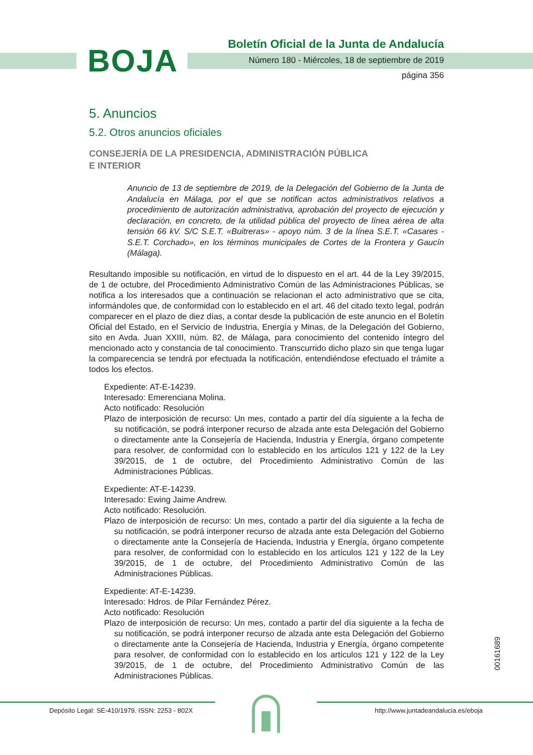BOJA
Boletín Oficial de la Junta de Andalucía
Número 180 - Miércoles, 18 de septiembre de 2019
página 356
5. Anuncios
5.2. Otros anuncios oficiales
CONSEJERÍA DE LA PRESIDENCIA, ADMINISTRACIÓN PÚBLICA
E INTERIOR
Anuncio de 13 de septiembre de 2019, de la Delegación del Gobierno de la Junta de Andalucía en Málaga, por el que se notifican actos administrativos relativos a procedimiento de autorización administrativa, aprobación del proyecto de ejecución y declaración, en concreto, de la utilidad pública del proyecto de línea aérea de alta tensión 66 kV. S/C S.E.T. «Buitreras» - apoyo núm. 3 de la línea S.E.T. «Casares - S.E.T. Corchado», en los términos municipales de Cortes de la Frontera y Gaucín (Málaga).
Resultando imposible su notificación, en virtud de lo dispuesto en el art. 44 de la Ley 39/2015, de 1 de octubre, del Procedimiento Administrativo Común de las Administraciones Públicas, se notifica a los interesados que a continuación se relacionan el acto administrativo que se cita, informándoles que, de conformidad con lo establecido en el art. 46 del citado texto legal, podrán comparecer en el plazo de diez días, a contar desde la publicación de este anuncio en el Boletín Oficial del Estado, en el Servicio de Industria, Energía y Minas, de la Delegación del Gobierno, sito en Avda. Juan XXIII, núm. 82, de Málaga, para conocimiento del contenido íntegro del mencionado acto y constancia de tal conocimiento. Transcurrido dicho plazo sin que tenga lugar la comparecencia se tendrá por efectuada la notificación, entendiéndose efectuado el trámite a todos los efectos.
Expediente: AT-E-14239.
Interesado: Emerenciana Molina.
Acto notificado: Resolución
Plazo de interposición de recurso: Un mes, contado a partir del día siguiente a la fecha de su notificación, se podrá interponer recurso de alzada ante esta Delegación del Gobierno o directamente ante la Consejería de Hacienda, Industria y Energía, órgano competente para resolver, de conformidad con lo establecido en los artículos 121 y 122 de la Ley 39/2015, de 1 de octubre, del Procedimiento Administrativo Común de las Administraciones Públicas.
Expediente: AT-E-14239.
Interesado: Ewing Jaime Andrew.
Acto notificado: Resolución.
Plazo de interposición de recurso: Un mes, contado a partir del día siguiente a la fecha de su notificación, se podrá interponer recurso de alzada ante esta Delegación del Gobierno o directamente ante la Consejería de Hacienda, Industria y Energía, órgano competente para resolver, de conformidad con lo establecido en los artículos 121 y 122 de la Ley 39/2015, de 1 de octubre, del Procedimiento Administrativo Común de las Administraciones Públicas.
Expediente: AT-E-14239.
Interesado: Hdros. de Pilar Fernández Pérez.
Acto notificado: Resolución
Plazo de interposición de recurso: Un mes, contado a partir del día siguiente a la fecha de su notificación, se podrá interponer recurso de alzada ante esta Delegación del Gobierno o directamente ante la Consejería de Hacienda, Industria y Energía, órgano competente para resolver, de conformidad con lo establecido en los artículos 121 y 122 de la Ley 39/2015, de 1 de octubre, del Procedimiento Administrativo Común de las Administraciones Públicas.
00161689
Depósito Legal: SE-410/1979. ISSN: 2253 - 802X
http://www.juntadeandalucia.es/eboja